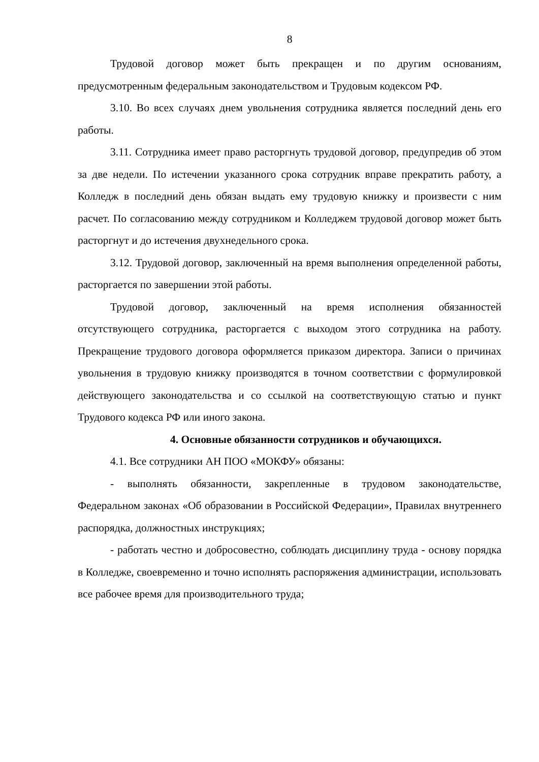8
Трудовой договор может быть прекращен и по другим основаниям, предусмотренным федеральным законодательством и Трудовым кодексом РФ.
3.10. Во всех случаях днем увольнения сотрудника является последний день его работы.
3.11. Сотрудника имеет право расторгнуть трудовой договор, предупредив об этом за две недели. По истечении указанного срока сотрудник вправе прекратить работу, а Колледж в последний день обязан выдать ему трудовую книжку и произвести с ним расчет. По согласованию между сотрудником и Колледжем трудовой договор может быть расторгнут и до истечения двухнедельного срока.
3.12. Трудовой договор, заключенный на время выполнения определенной работы, расторгается по завершении этой работы.
Трудовой договор, заключенный на время исполнения обязанностей отсутствующего сотрудника, расторгается с выходом этого сотрудника на работу. Прекращение трудового договора оформляется приказом директора. Записи о причинах увольнения в трудовую книжку производятся в точном соответствии с формулировкой действующего законодательства и со ссылкой на соответствующую статью и пункт Трудового кодекса РФ или иного закона.
4. Основные обязанности сотрудников и обучающихся.
4.1. Все сотрудники АН ПОО «МОКФУ» обязаны:
- выполнять обязанности, закрепленные в трудовом законодательстве, Федеральном законах «Об образовании в Российской Федерации», Правилах внутреннего распорядка, должностных инструкциях;
- работать честно и добросовестно, соблюдать дисциплину труда - основу порядка в Колледже, своевременно и точно исполнять распоряжения администрации, использовать все рабочее время для производительного труда;